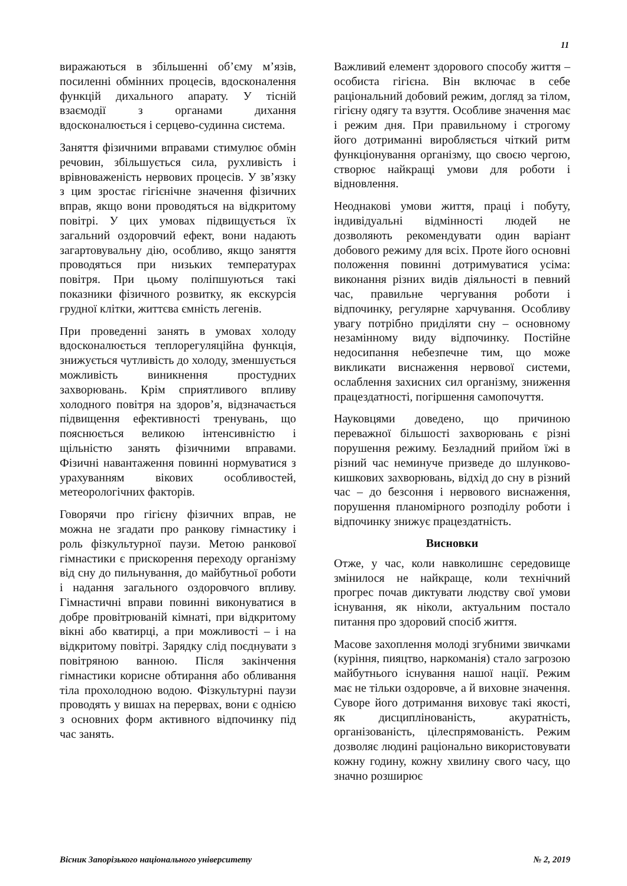11
виражаються в збільшенні об’єму м’язів, посиленні обмінних процесів, вдосконалення функцій дихального апарату. У тісній взаємодії з органами дихання вдосконалюється і серцево-судинна система.
Заняття фізичними вправами стимулює обмін речовин, збільшується сила, рухливість і врівноваженість нервових процесів. У зв’язку з цим зростає гігієнічне значення фізичних вправ, якщо вони проводяться на відкритому повітрі. У цих умовах підвищується їх загальний оздоровчий ефект, вони надають загартовувальну дію, особливо, якщо заняття проводяться при низьких температурах повітря. При цьому поліпшуються такі показники фізичного розвитку, як екскурсія грудної клітки, життєва ємність легенів.
При проведенні занять в умовах холоду вдосконалюється теплорегуляційна функція, знижується чутливість до холоду, зменшується можливість виникнення простудних захворювань. Крім сприятливого впливу холодного повітря на здоров’я, відзначається підвищення ефективності тренувань, що пояснюється великою інтенсивністю і щільністю занять фізичними вправами. Фізичні навантаження повинні нормуватися з урахуванням вікових особливостей, метеорологічних факторів.
Говорячи про гігієну фізичних вправ, не можна не згадати про ранкову гімнастику і роль фізкультурної паузи. Метою ранкової гімнастики є прискорення переходу організму від сну до пильнування, до майбутньої роботи і надання загального оздоровчого впливу. Гімнастичні вправи повинні виконуватися в добре провітрюваній кімнаті, при відкритому вікні або кватирці, а при можливості – і на відкритому повітрі. Зарядку слід поєднувати з повітряною ванною. Після закінчення гімнастики корисне обтирання або обливання тіла прохолодною водою. Фізкультурні паузи проводять у вишах на перервах, вони є однією з основних форм активного відпочинку під час занять.
Важливий елемент здорового способу життя – особиста гігієна. Він включає в себе раціональний добовий режим, догляд за тілом, гігієну одягу та взуття. Особливе значення має і режим дня. При правильному і строгому його дотриманні виробляється чіткий ритм функціонування організму, що своєю чергою, створює найкращі умови для роботи і відновлення.
Неоднакові умови життя, праці і побуту, індивідуальні відмінності людей не дозволяють рекомендувати один варіант добового режиму для всіх. Проте його основні положення повинні дотримуватися усіма: виконання різних видів діяльності в певний час, правильне чергування роботи і відпочинку, регулярне харчування. Особливу увагу потрібно приділяти сну – основному незамінному виду відпочинку. Постійне недосипання небезпечне тим, що може викликати виснаження нервової системи, ослаблення захисних сил організму, зниження працездатності, погіршення самопочуття.
Науковцями доведено, що причиною переважної більшості захворювань є різні порушення режиму. Безладний прийом їжі в різний час неминуче призведе до шлунково-кишкових захворювань, відхід до сну в різний час – до безсоння і нервового виснаження, порушення планомірного розподілу роботи і відпочинку знижує працездатність.
Висновки
Отже, у час, коли навколишнє середовище змінилося не найкраще, коли технічний прогрес почав диктувати людству свої умови існування, як ніколи, актуальним постало питання про здоровий спосіб життя.
Масове захоплення молоді згубними звичками (куріння, пияцтво, наркоманія) стало загрозою майбутнього існування нашої нації. Режим має не тільки оздоровче, а й виховне значення. Суворе його дотримання виховує такі якості, як дисциплінованість, акуратність, організованість, цілеспрямованість. Режим дозволяє людині раціонально використовувати кожну годину, кожну хвилину свого часу, що значно розширює
Вісник Запорізького національного університету № 2, 2019